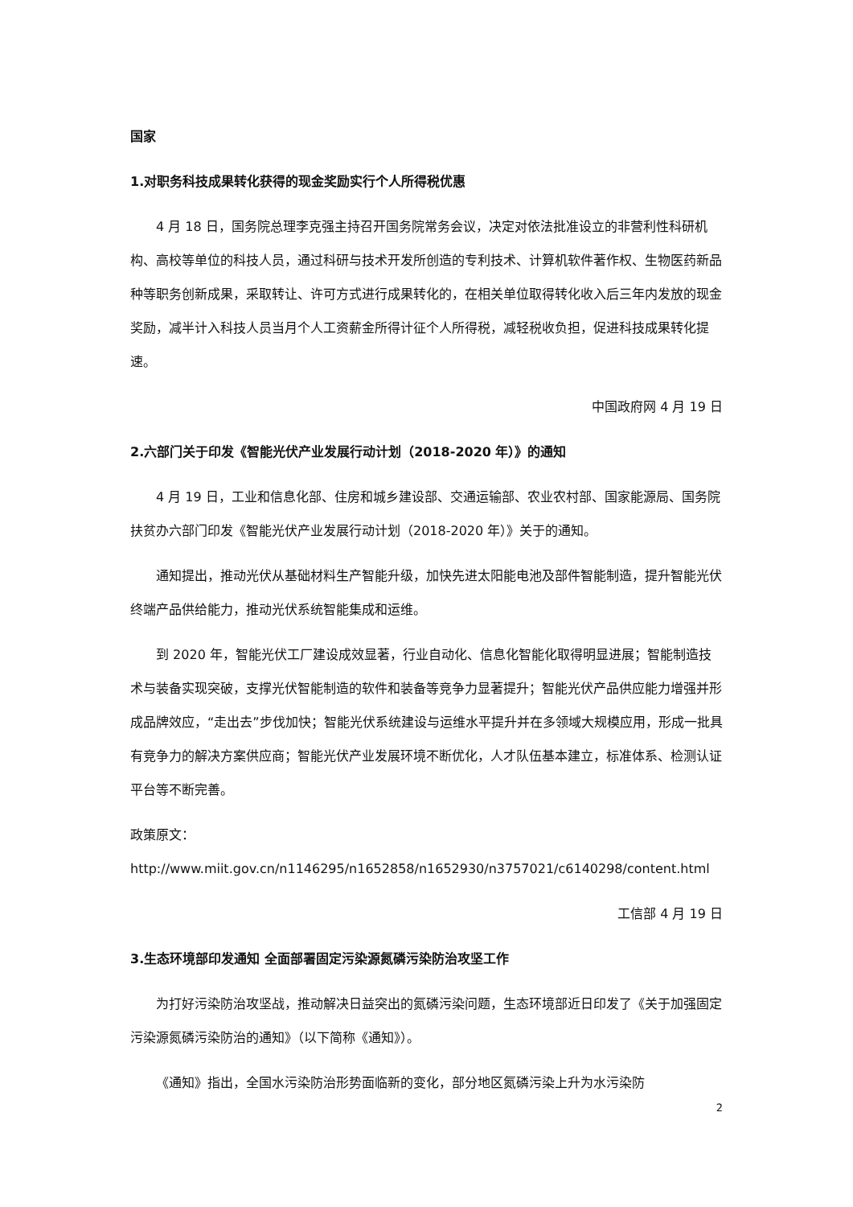国家
1.对职务科技成果转化获得的现金奖励实行个人所得税优惠
4 月 18 日，国务院总理李克强主持召开国务院常务会议，决定对依法批准设立的非营利性科研机构、高校等单位的科技人员，通过科研与技术开发所创造的专利技术、计算机软件著作权、生物医药新品种等职务创新成果，采取转让、许可方式进行成果转化的，在相关单位取得转化收入后三年内发放的现金奖励，减半计入科技人员当月个人工资薪金所得计征个人所得税，减轻税收负担，促进科技成果转化提速。
中国政府网 4 月 19 日
2.六部门关于印发《智能光伏产业发展行动计划（2018-2020 年）》的通知
4 月 19 日，工业和信息化部、住房和城乡建设部、交通运输部、农业农村部、国家能源局、国务院扶贫办六部门印发《智能光伏产业发展行动计划（2018-2020 年）》关于的通知。
通知提出，推动光伏从基础材料生产智能升级，加快先进太阳能电池及部件智能制造，提升智能光伏终端产品供给能力，推动光伏系统智能集成和运维。
到 2020 年，智能光伏工厂建设成效显著，行业自动化、信息化智能化取得明显进展；智能制造技术与装备实现突破，支撑光伏智能制造的软件和装备等竞争力显著提升；智能光伏产品供应能力增强并形成品牌效应，“走出去”步伐加快；智能光伏系统建设与运维水平提升并在多领域大规模应用，形成一批具有竞争力的解决方案供应商；智能光伏产业发展环境不断优化，人才队伍基本建立，标准体系、检测认证平台等不断完善。
政策原文：
http://www.miit.gov.cn/n1146295/n1652858/n1652930/n3757021/c6140298/content.html
工信部 4 月 19 日
3.生态环境部印发通知 全面部署固定污染源氮磷污染防治攻坚工作
为打好污染防治攻坚战，推动解决日益突出的氮磷污染问题，生态环境部近日印发了《关于加强固定污染源氮磷污染防治的通知》（以下简称《通知》）。
《通知》指出，全国水污染防治形势面临新的变化，部分地区氮磷污染上升为水污染防
2